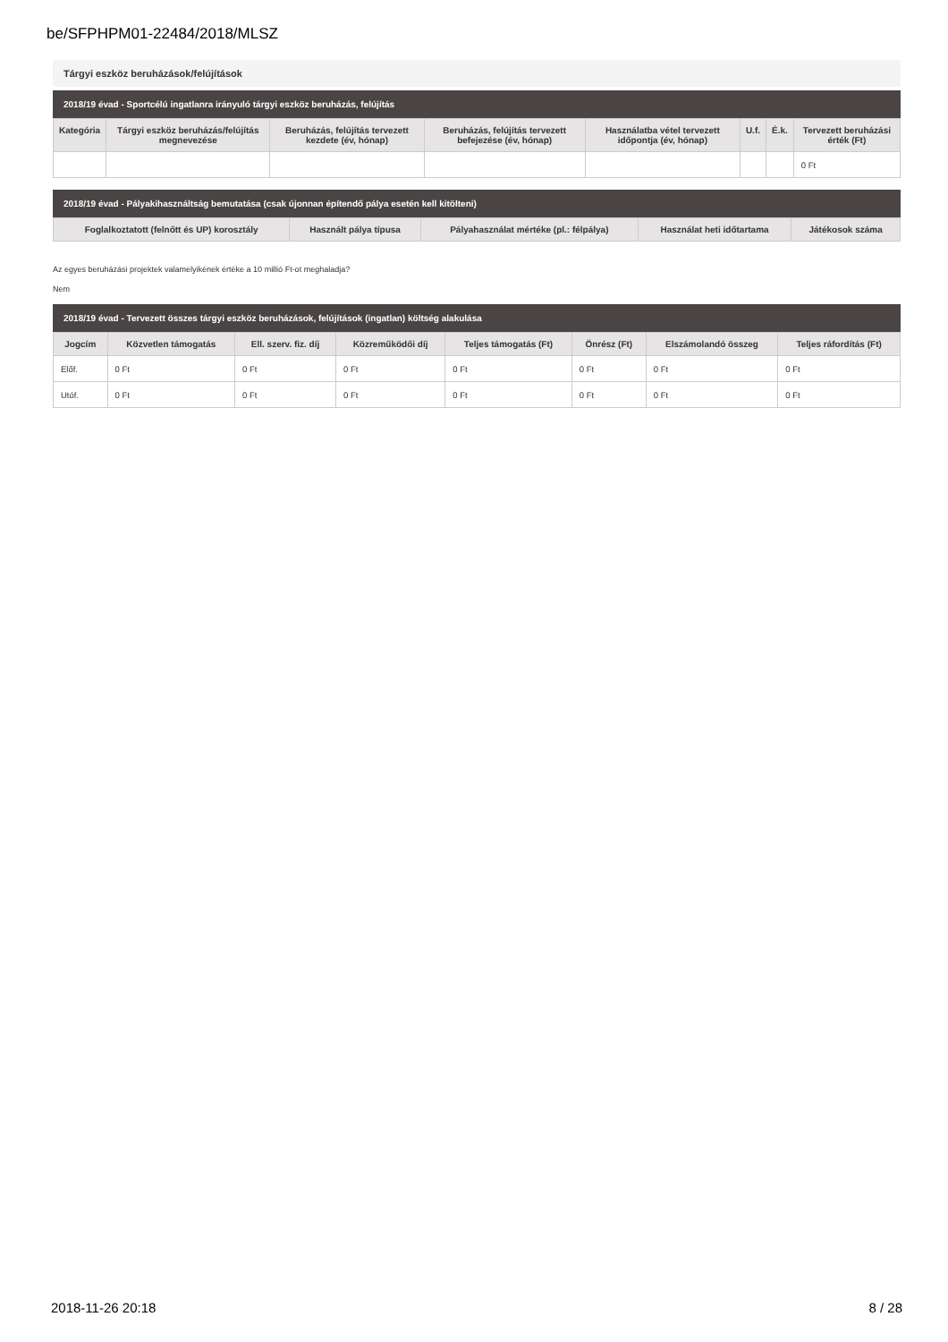be/SFPHPM01-22484/2018/MLSZ
Tárgyi eszköz beruházások/felújítások
2018/19 évad - Sportcélú ingatlanra irányuló tárgyi eszköz beruházás, felújítás
| Kategória | Tárgyi eszköz beruházás/felújítás megnevezése | Beruházás, felújítás tervezett kezdete (év, hónap) | Beruházás, felújítás tervezett befejezése (év, hónap) | Használatba vétel tervezett időpontja (év, hónap) | U.f. | É.k. | Tervezett beruházási érték (Ft) |
| --- | --- | --- | --- | --- | --- | --- | --- |
| | | | | | | | 0 Ft |
2018/19 évad - Pályakihasználtság bemutatása (csak újonnan építendő pálya esetén kell kitölteni)
| Foglalkoztatott (felnőtt és UP) korosztály | Használt pálya típusa | Pályahasználat mértéke (pl.: félpálya) | Használat heti időtartama | Játékosok száma |
| --- | --- | --- | --- | --- |
Az egyes beruházási projektek valamelyikének értéke a 10 millió Ft-ot meghaladja?
Nem
2018/19 évad - Tervezett összes tárgyi eszköz beruházások, felújítások (ingatlan) költség alakulása
| Jogcím | Közvetlen támogatás | Ell. szerv. fiz. díj | Közreműködői díj | Teljes támogatás (Ft) | Önrész (Ft) | Elszámolandó összeg | Teljes ráfordítás (Ft) |
| --- | --- | --- | --- | --- | --- | --- | --- |
| Előf. | 0 Ft | 0 Ft | 0 Ft | 0 Ft | 0 Ft | 0 Ft | 0 Ft |
| Utóf. | 0 Ft | 0 Ft | 0 Ft | 0 Ft | 0 Ft | 0 Ft | 0 Ft |
2018-11-26 20:18 8 / 28